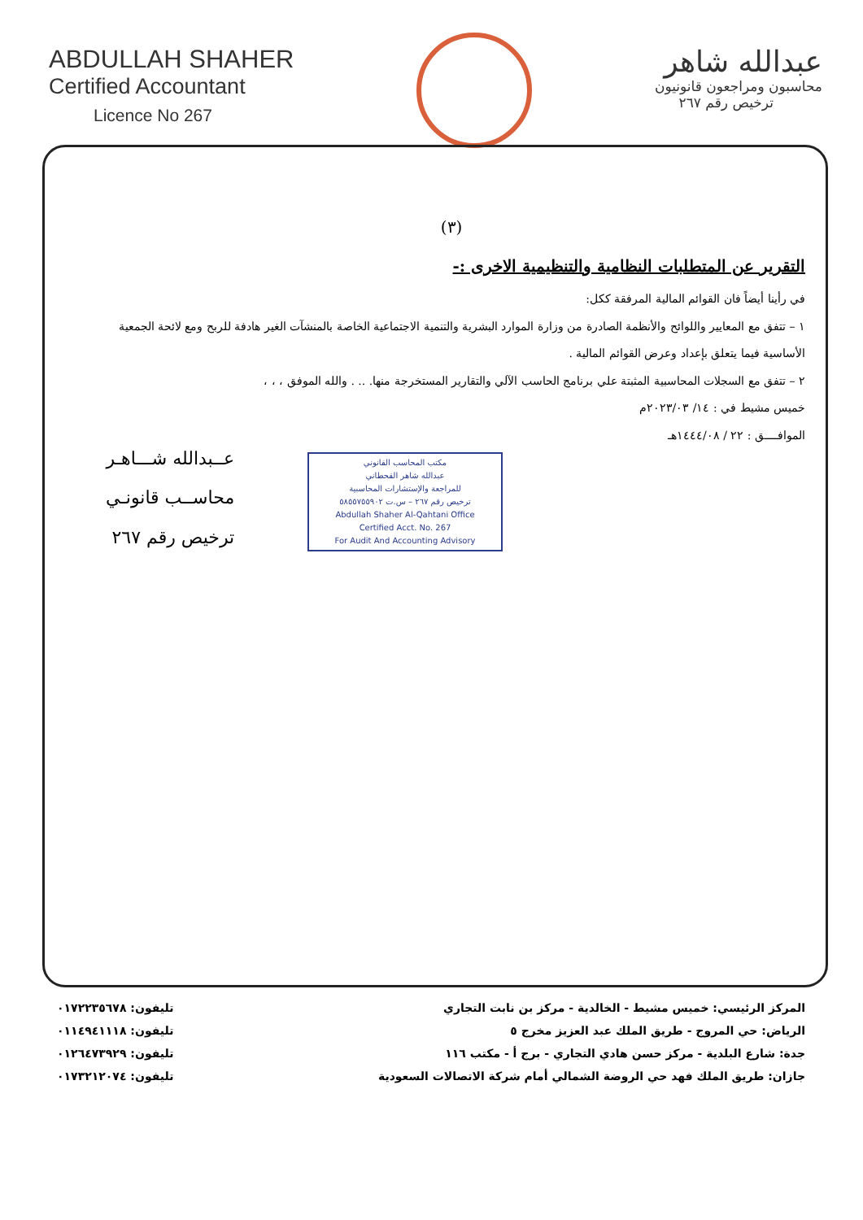ABDULLAH SHAHER
Certified Accountant
Licence No 267
عبدالله شاهر
محاسبون ومراجعون قانونيون
ترخيص رقم ٢٦٧
(٣)
التقرير عن المتطلبات النظامية والتنظيمية الاخرى :-
في رأينا أيضاً فان القوائم المالية المرفقة ككل:
١ – تتفق مع المعايير واللوائح والأنظمة الصادرة من وزارة الموارد البشرية والتنمية الاجتماعية الخاصة بالمنشآت الغير هادفة للربح ومع لائحة الجمعية الأساسية فيما يتعلق بإعداد وعرض القوائم المالية .
٢ – تتفق مع السجلات المحاسبية المثبتة علي برنامج الحاسب الآلي والتقارير المستخرجة منها. .. . والله الموفق ، ، ،
خميس مشيط في : ١٤/ ٢٠٢٣/٠٣م
الموافــــق : ٢٢ / ١٤٤٤/٠٨هـ
عــبدالله شـــاهـر
محاســب قانونـي
ترخيص رقم ٢٦٧
مكتب المحاسب القانوني
عبدالله شاهر القحطاني
للمراجعة والإستشارات المحاسبية
ترخيص رقم ٢٦٧ – س.ت ٥٨٥٥٧٥٥٩٠٢
Abdullah Shaher Al-Qahtani Office
Certified Acct. No. 267
For Audit And Accounting Advisory
المركز الرئيسي: خميس مشيط - الخالدية - مركز بن نابت التجاري تليفون: ٠١٧٢٢٣٥٦٧٨
الرياض: حي المروج - طريق الملك عبد العزيز مخرج ٥ تليفون: ٠١١٤٩٤١١١٨
جدة: شارع البلدية - مركز حسن هادي التجاري - برج أ - مكتب ١١٦ تليفون: ٠١٢٦٤٧٣٩٢٩
جازان: طريق الملك فهد حي الروضة الشمالي أمام شركة الاتصالات السعودية تليفون: ٠١٧٣٢١٢٠٧٤